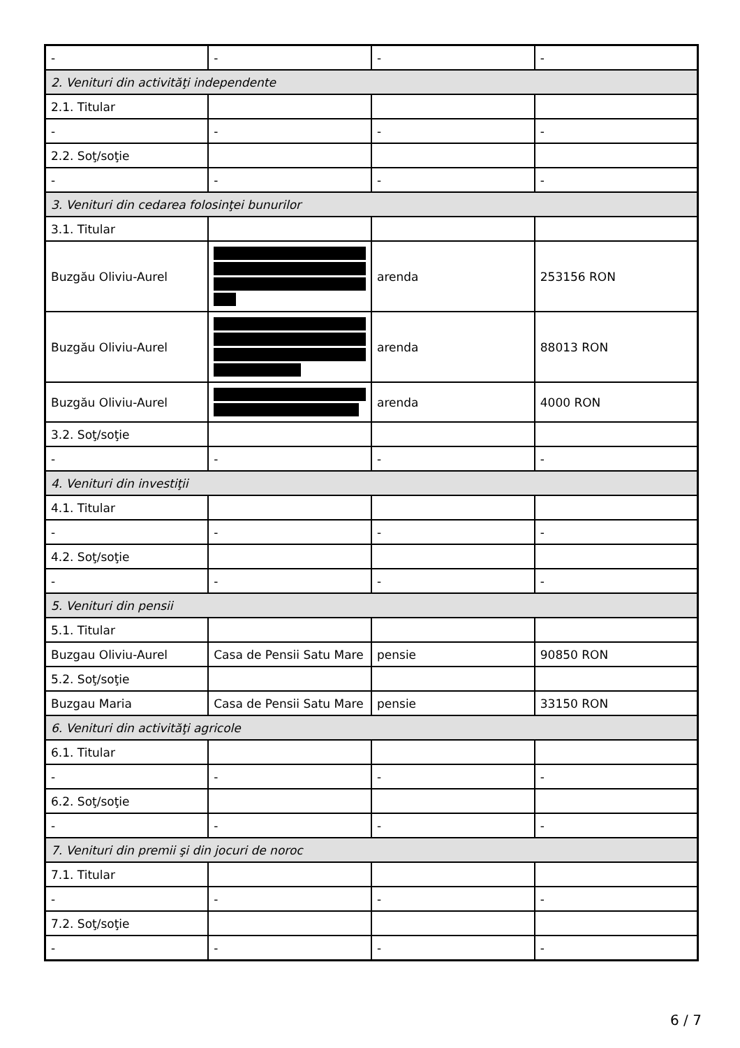| - | - | - | - |
| 2. Venituri din activităţi independente | | | |
| 2.1. Titular | | | |
| - | - | - | - |
| 2.2. Soţ/soţie | | | |
| - | - | - | - |
| 3. Venituri din cedarea folosinţei bunurilor | | | |
| 3.1. Titular | | | |
| Buzgău Oliviu-Aurel | | arenda | 253156 RON |
| Buzgău Oliviu-Aurel | | arenda | 88013 RON |
| Buzgău Oliviu-Aurel | | arenda | 4000 RON |
| 3.2. Soţ/soţie | | | |
| - | - | - | - |
| 4. Venituri din investiţii | | | |
| 4.1. Titular | | | |
| - | - | - | - |
| 4.2. Soţ/soţie | | | |
| - | - | - | - |
| 5. Venituri din pensii | | | |
| 5.1. Titular | | | |
| Buzgau Oliviu-Aurel | Casa de Pensii Satu Mare | pensie | 90850 RON |
| 5.2. Soţ/soţie | | | |
| Buzgau Maria | Casa de Pensii Satu Mare | pensie | 33150 RON |
| 6. Venituri din activităţi agricole | | | |
| 6.1. Titular | | | |
| - | - | - | - |
| 6.2. Soţ/soţie | | | |
| - | - | - | - |
| 7. Venituri din premii şi din jocuri de noroc | | | |
| 7.1. Titular | | | |
| - | - | - | - |
| 7.2. Soţ/soţie | | | |
| - | - | - | - |
6 / 7